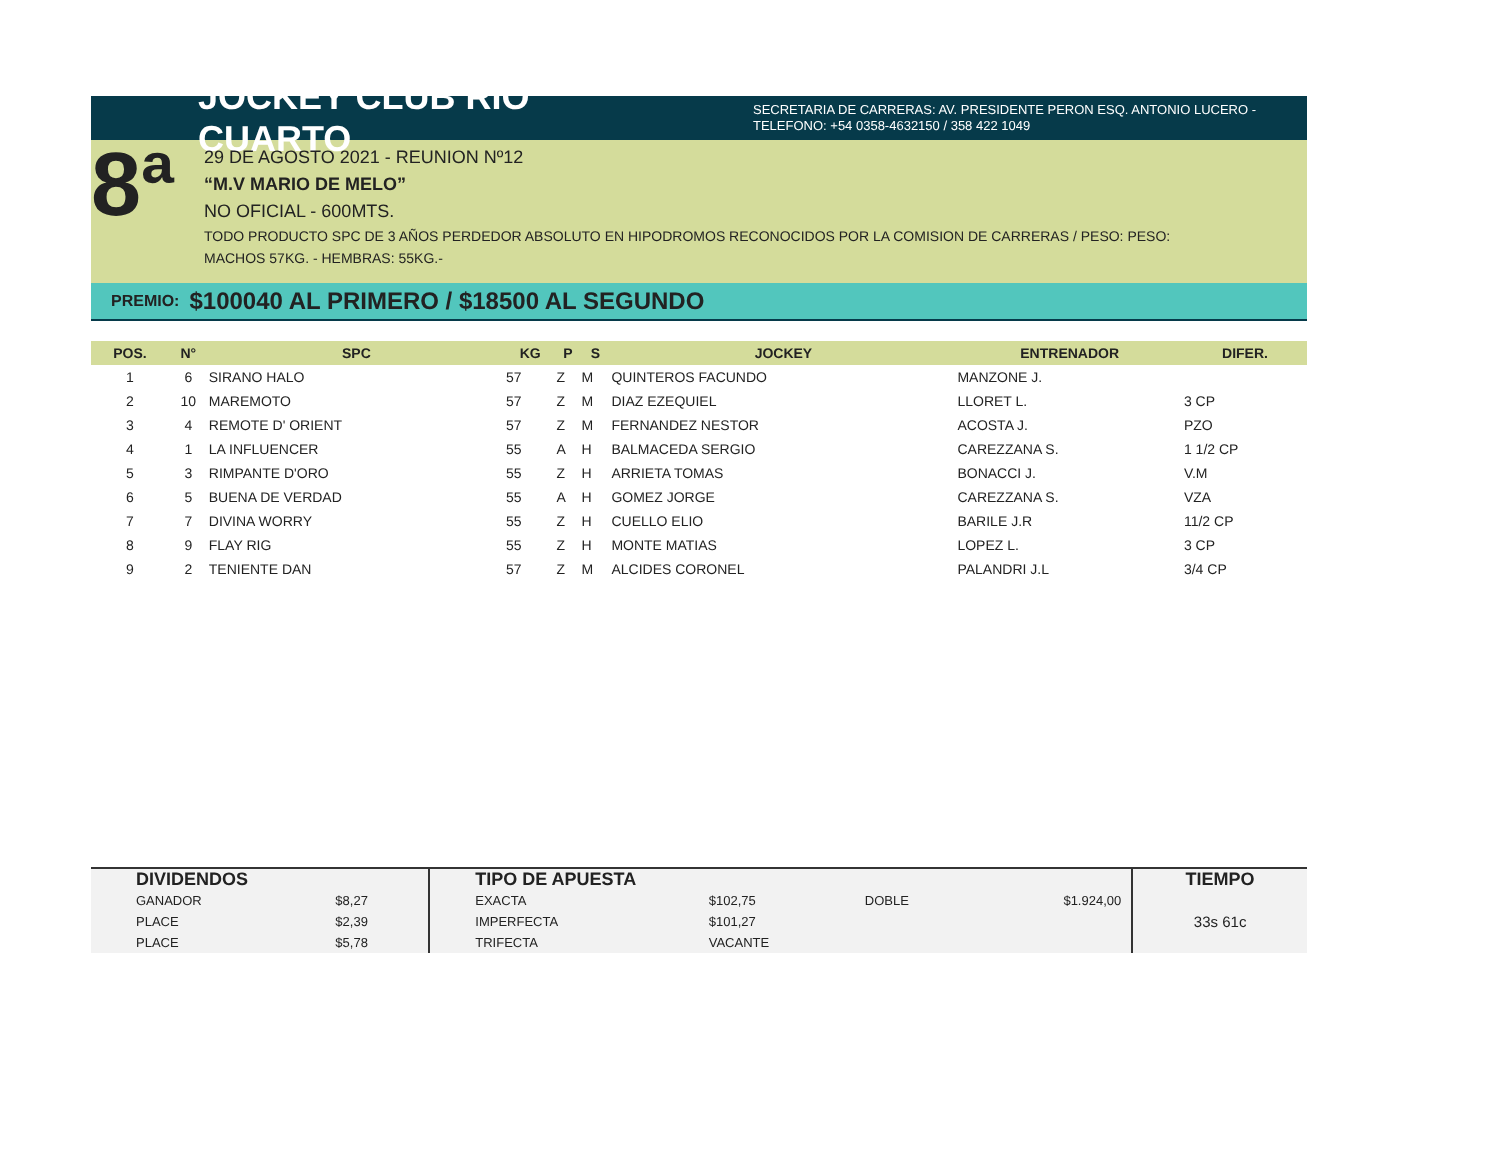JOCKEY CLUB RIO CUARTO
SECRETARIA DE CARRERAS: AV. PRESIDENTE PERON ESQ. ANTONIO LUCERO -
TELEFONO: +54 0358-4632150 / 358 422 1049
8ª
29 DE AGOSTO 2021 - REUNION Nº12
“M.V MARIO DE MELO”
NO OFICIAL - 600MTS.
TODO PRODUCTO SPC DE 3 AÑOS PERDEDOR ABSOLUTO EN HIPODROMOS RECONOCIDOS POR LA COMISION DE CARRERAS / PESO: PESO:
MACHOS 57KG. - HEMBRAS: 55KG.-
PREMIO: $100040 AL PRIMERO / $18500 AL SEGUNDO
| POS. | N° | SPC | KG | P | S | JOCKEY | ENTRENADOR | DIFER. |
| --- | --- | --- | --- | --- | --- | --- | --- | --- |
| 1 | 6 | SIRANO HALO | 57 | Z | M | QUINTEROS FACUNDO | MANZONE J. | |
| 2 | 10 | MAREMOTO | 57 | Z | M | DIAZ EZEQUIEL | LLORET L. | 3 CP |
| 3 | 4 | REMOTE D' ORIENT | 57 | Z | M | FERNANDEZ NESTOR | ACOSTA J. | PZO |
| 4 | 1 | LA INFLUENCER | 55 | A | H | BALMACEDA SERGIO | CAREZZANA S. | 1 1/2 CP |
| 5 | 3 | RIMPANTE D'ORO | 55 | Z | H | ARRIETA TOMAS | BONACCI J. | V.M |
| 6 | 5 | BUENA DE VERDAD | 55 | A | H | GOMEZ JORGE | CAREZZANA S. | VZA |
| 7 | 7 | DIVINA WORRY | 55 | Z | H | CUELLO ELIO | BARILE J.R | 11/2 CP |
| 8 | 9 | FLAY RIG | 55 | Z | H | MONTE MATIAS | LOPEZ L. | 3 CP |
| 9 | 2 | TENIENTE DAN | 57 | Z | M | ALCIDES CORONEL | PALANDRI J.L | 3/4 CP |
| DIVIDENDOS | | TIPO DE APUESTA | | | | TIEMPO |
| GANADOR | $8,27 | EXACTA | $102,75 | DOBLE | $1.924,00 | 33s 61c |
| PLACE | $2,39 | IMPERFECTA | $101,27 | | | |
| PLACE | $5,78 | TRIFECTA | VACANTE | | | |